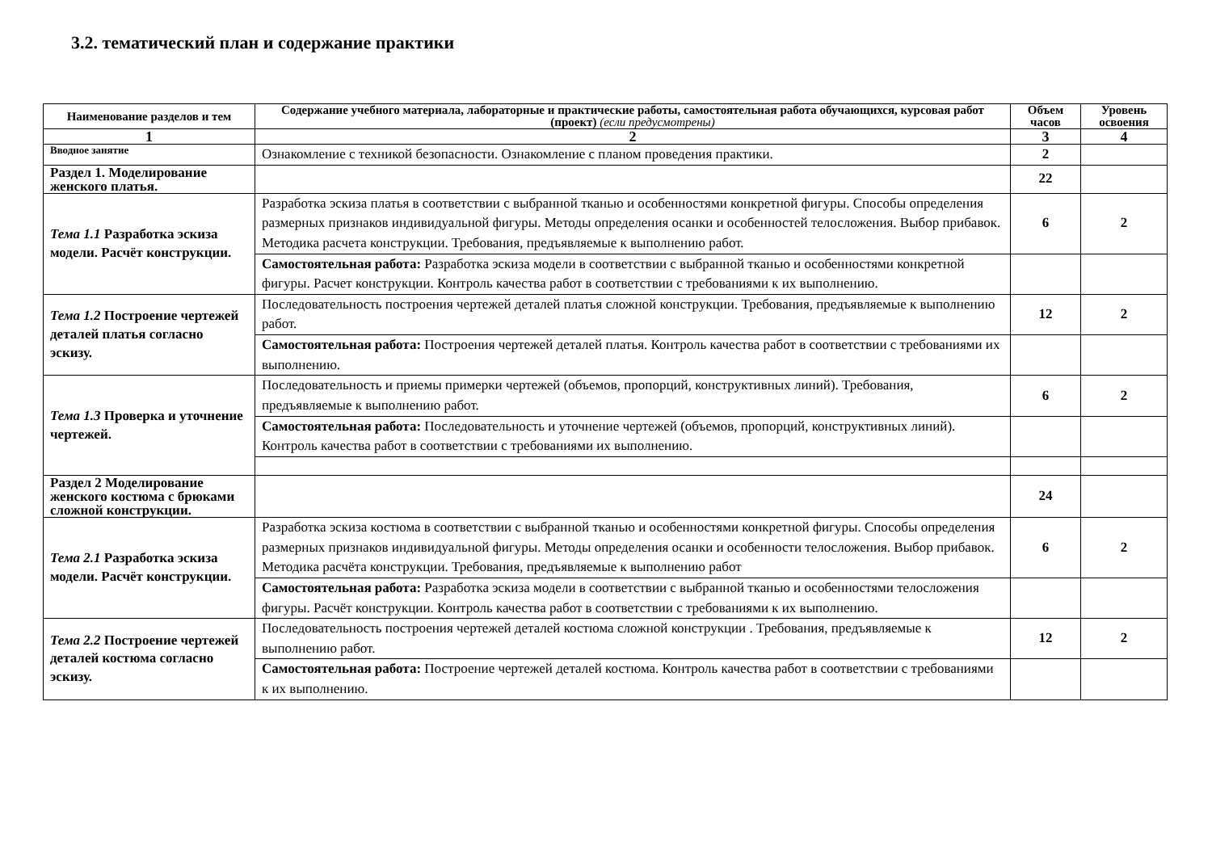3.2. тематический план и содержание практики
| Наименование разделов и тем | Содержание учебного материала, лабораторные и практические работы, самостоятельная работа обучающихся, курсовая работ (проект) (если предусмотрены) | Объем часов | Уровень освоения |
| --- | --- | --- | --- |
| 1 | 2 | 3 | 4 |
| Вводное занятие | Ознакомление с техникой безопасности. Ознакомление с планом проведения практики. | 2 | |
| Раздел 1. Моделирование женского платья. | | 22 | |
| Тема 1.1 Разработка эскиза модели. Расчёт конструкции. | Разработка эскиза платья в соответствии с выбранной тканью и особенностями конкретной фигуры. Способы определения размерных признаков индивидуальной фигуры. Методы определения осанки и особенностей телосложения. Выбор прибавок. Методика расчета конструкции. Требования, предъявляемые к выполнению работ. | 6 | 2 |
| | Самостоятельная работа: Разработка эскиза модели в соответствии с выбранной тканью и особенностями конкретной фигуры. Расчет конструкции. Контроль качества работ в соответствии с требованиями к их выполнению. | | |
| Тема 1.2 Построение чертежей деталей платья согласно эскизу. | Последовательность построения чертежей деталей платья сложной конструкции. Требования, предъявляемые к выполнению работ. | 12 | 2 |
| | Самостоятельная работа: Построения чертежей деталей платья. Контроль качества работ в соответствии с требованиями их выполнению. | | |
| Тема 1.3 Проверка и уточнение чертежей. | Последовательность и приемы примерки чертежей (объемов, пропорций, конструктивных линий). Требования, предъявляемые к выполнению работ. | 6 | 2 |
| | Самостоятельная работа: Последовательность и уточнение чертежей (объемов, пропорций, конструктивных линий). Контроль качества работ в соответствии с требованиями их выполнению. | | |
| Раздел 2 Моделирование женского костюма с брюками сложной конструкции. | | 24 | |
| Тема 2.1 Разработка эскиза модели. Расчёт конструкции. | Разработка эскиза костюма в соответствии с выбранной тканью и особенностями конкретной фигуры. Способы определения размерных признаков индивидуальной фигуры. Методы определения осанки и особенности телосложения. Выбор прибавок. Методика расчёта конструкции. Требования, предъявляемые к выполнению работ | 6 | 2 |
| | Самостоятельная работа: Разработка эскиза модели в соответствии с выбранной тканью и особенностями телосложения фигуры. Расчёт конструкции. Контроль качества работ в соответствии с требованиями к их выполнению. | | |
| Тема 2.2 Построение чертежей деталей костюма согласно эскизу. | Последовательность построения чертежей деталей костюма сложной конструкции . Требования, предъявляемые к выполнению работ. | 12 | 2 |
| | Самостоятельная работа: Построение чертежей деталей костюма. Контроль качества работ в соответствии с требованиями к их выполнению. | | |